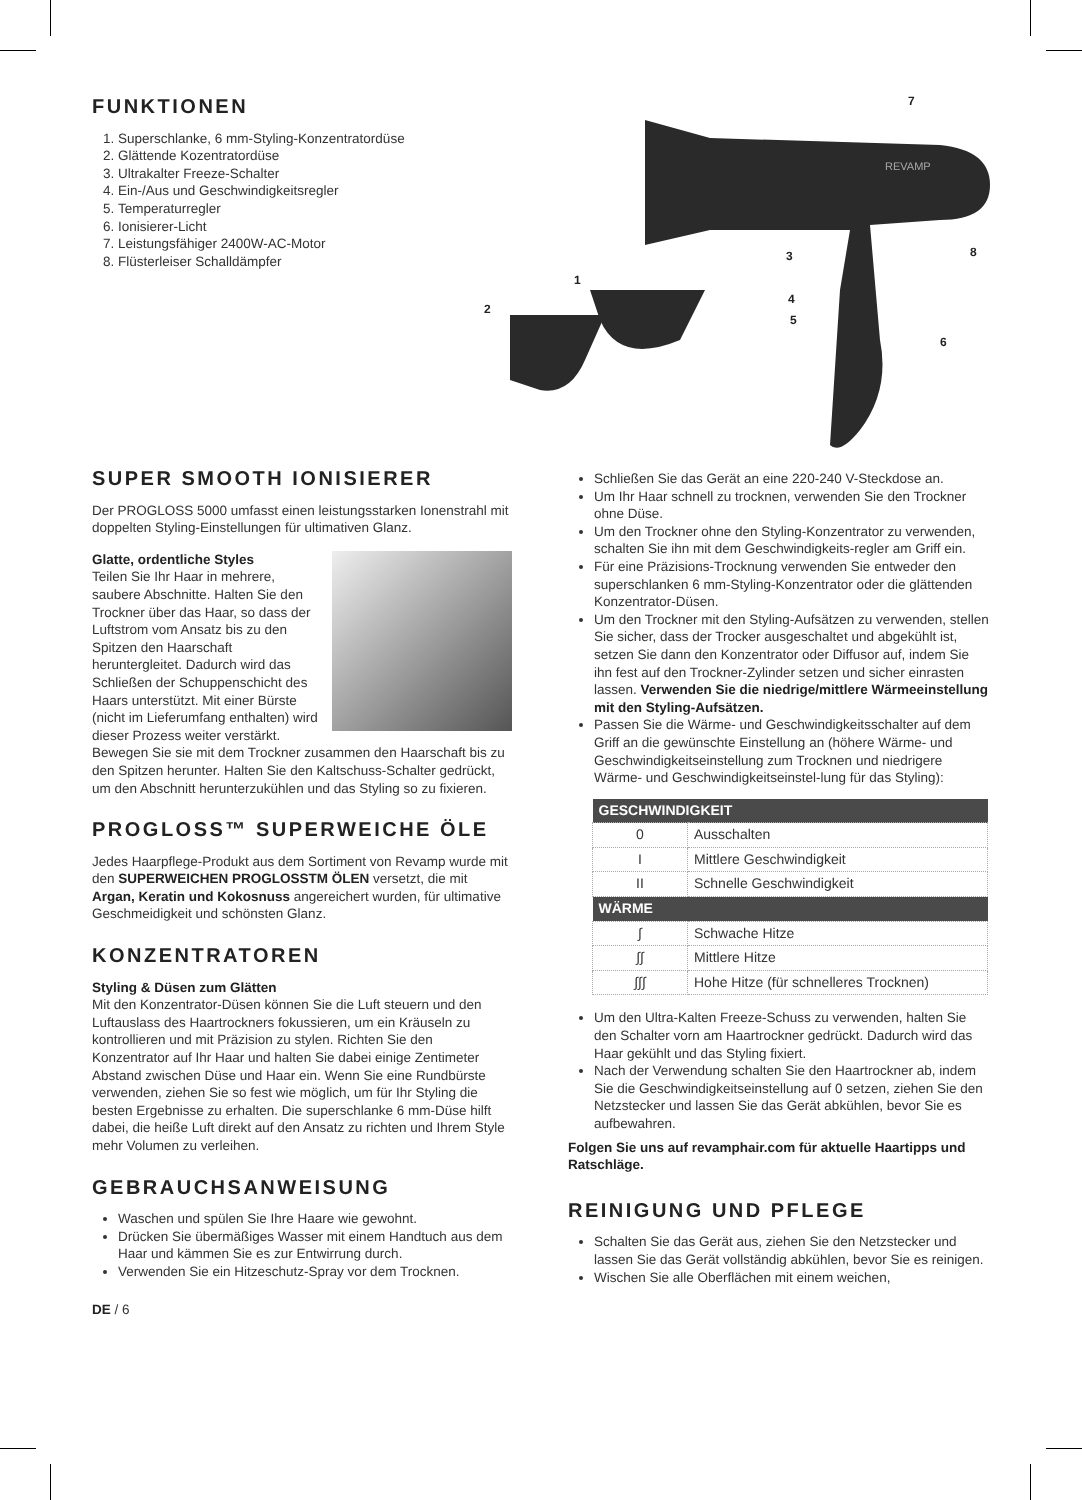FUNKTIONEN
1. Superschlanke, 6 mm-Styling-Konzentratordüse
2. Glättende Kozentratordüse
3. Ultrakalter Freeze-Schalter
4. Ein-/Aus und Geschwindigkeitsregler
5. Temperaturregler
6. Ionisierer-Licht
7. Leistungsfähiger 2400W-AC-Motor
8. Flüsterleiser Schalldämpfer
REVAMP
7
8
3
1
2
4
5
6
SUPER SMOOTH IONISIERER
Der PROGLOSS 5000 umfasst einen leistungsstarken Ionenstrahl mit doppelten Styling-Einstellungen für ultimativen Glanz.
Glatte, ordentliche Styles
Teilen Sie Ihr Haar in mehrere, saubere Abschnitte. Halten Sie den Trockner über das Haar, so dass der Luftstrom vom Ansatz bis zu den Spitzen den Haarschaft heruntergleitet. Dadurch wird das Schließen der Schuppenschicht des Haars unterstützt. Mit einer Bürste (nicht im Lieferumfang enthalten) wird dieser Prozess weiter verstärkt. Bewegen Sie sie mit dem Trockner zusammen den Haarschaft bis zu den Spitzen herunter. Halten Sie den Kaltschuss-Schalter gedrückt, um den Abschnitt herunterzukühlen und das Styling so zu fixieren.
PROGLOSS™ SUPERWEICHE ÖLE
Jedes Haarpflege-Produkt aus dem Sortiment von Revamp wurde mit den SUPERWEICHEN PROGLOSSTM ÖLEN versetzt, die mit Argan, Keratin und Kokosnuss angereichert wurden, für ultimative Geschmeidigkeit und schönsten Glanz.
KONZENTRATOREN
Styling & Düsen zum Glätten
Mit den Konzentrator-Düsen können Sie die Luft steuern und den Luftauslass des Haartrockners fokussieren, um ein Kräuseln zu kontrollieren und mit Präzision zu stylen. Richten Sie den Konzentrator auf Ihr Haar und halten Sie dabei einige Zentimeter Abstand zwischen Düse und Haar ein. Wenn Sie eine Rundbürste verwenden, ziehen Sie so fest wie möglich, um für Ihr Styling die besten Ergebnisse zu erhalten. Die superschlanke 6 mm-Düse hilft dabei, die heiße Luft direkt auf den Ansatz zu richten und Ihrem Style mehr Volumen zu verleihen.
GEBRAUCHSANWEISUNG
Waschen und spülen Sie Ihre Haare wie gewohnt.
Drücken Sie übermäßiges Wasser mit einem Handtuch aus dem Haar und kämmen Sie es zur Entwirrung durch.
Verwenden Sie ein Hitzeschutz-Spray vor dem Trocknen.
DE / 6
Schließen Sie das Gerät an eine 220-240 V-Steckdose an.
Um Ihr Haar schnell zu trocknen, verwenden Sie den Trockner ohne Düse.
Um den Trockner ohne den Styling-Konzentrator zu verwenden, schalten Sie ihn mit dem Geschwindigkeits-regler am Griff ein.
Für eine Präzisions-Trocknung verwenden Sie entweder den superschlanken 6 mm-Styling-Konzentrator oder die glättenden Konzentrator-Düsen.
Um den Trockner mit den Styling-Aufsätzen zu verwenden, stellen Sie sicher, dass der Trocker ausgeschaltet und abgekühlt ist, setzen Sie dann den Konzentrator oder Diffusor auf, indem Sie ihn fest auf den Trockner-Zylinder setzen und sicher einrasten lassen. Verwenden Sie die niedrige/mittlere Wärmeeinstellung mit den Styling-Aufsätzen.
Passen Sie die Wärme- und Geschwindigkeitsschalter auf dem Griff an die gewünschte Einstellung an (höhere Wärme- und Geschwindigkeitseinstellung zum Trocknen und niedrigere Wärme- und Geschwindigkeitseinstel-lung für das Styling):
| GESCHWINDIGKEIT | |
| --- | --- |
| 0 | Ausschalten |
| I | Mittlere Geschwindigkeit |
| II | Schnelle Geschwindigkeit |
| WÄRME | |
| ∫ | Schwache Hitze |
| ∫∫ | Mittlere Hitze |
| ∫∫∫ | Hohe Hitze (für schnelleres Trocknen) |
Um den Ultra-Kalten Freeze-Schuss zu verwenden, halten Sie den Schalter vorn am Haartrockner gedrückt. Dadurch wird das Haar gekühlt und das Styling fixiert.
Nach der Verwendung schalten Sie den Haartrockner ab, indem Sie die Geschwindigkeitseinstellung auf 0 setzen, ziehen Sie den Netzstecker und lassen Sie das Gerät abkühlen, bevor Sie es aufbewahren.
Folgen Sie uns auf revamphair.com für aktuelle Haartipps und Ratschläge.
REINIGUNG UND PFLEGE
Schalten Sie das Gerät aus, ziehen Sie den Netzstecker und lassen Sie das Gerät vollständig abkühlen, bevor Sie es reinigen.
Wischen Sie alle Oberflächen mit einem weichen,